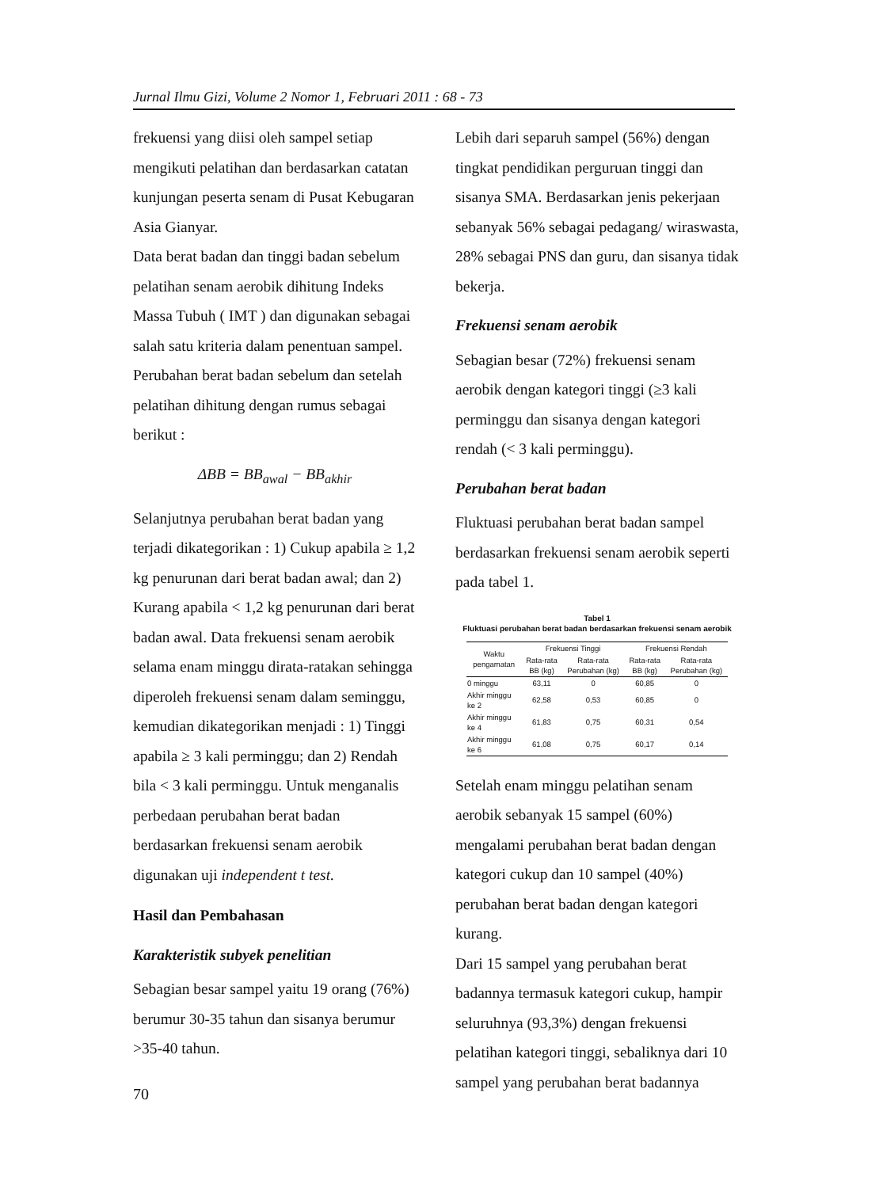Jurnal Ilmu Gizi, Volume 2 Nomor 1, Februari 2011 : 68 - 73
frekuensi yang diisi oleh sampel setiap mengikuti pelatihan dan berdasarkan catatan kunjungan peserta senam di Pusat Kebugaran Asia Gianyar.
Data berat badan dan tinggi badan sebelum pelatihan senam aerobik dihitung Indeks Massa Tubuh ( IMT ) dan digunakan sebagai salah satu kriteria dalam penentuan sampel. Perubahan berat badan sebelum dan setelah pelatihan dihitung dengan rumus sebagai berikut :
ΔBB = BB<sub>awal</sub> − BB<sub>akhir</sub>
Selanjutnya perubahan berat badan yang terjadi dikategorikan : 1) Cukup apabila ≥ 1,2 kg penurunan dari berat badan awal; dan 2) Kurang apabila < 1,2 kg penurunan dari berat badan awal. Data frekuensi senam aerobik selama enam minggu dirata-ratakan sehingga diperoleh frekuensi senam dalam seminggu, kemudian dikategorikan menjadi : 1) Tinggi apabila ≥ 3 kali perminggu; dan 2) Rendah bila < 3 kali perminggu. Untuk menganalis perbedaan perubahan berat badan berdasarkan frekuensi senam aerobik digunakan uji independent t test.
Hasil dan Pembahasan
Karakteristik subyek penelitian
Sebagian besar sampel yaitu 19 orang (76%) berumur 30-35 tahun dan sisanya berumur >35-40 tahun.
Lebih dari separuh sampel (56%) dengan tingkat pendidikan perguruan tinggi dan sisanya SMA. Berdasarkan jenis pekerjaan sebanyak 56% sebagai pedagang/ wiraswasta, 28% sebagai PNS dan guru, dan sisanya tidak bekerja.
Frekuensi senam aerobik
Sebagian besar (72%) frekuensi senam aerobik dengan kategori tinggi (≥3 kali perminggu dan sisanya dengan kategori rendah (< 3 kali perminggu).
Perubahan berat badan
Fluktuasi perubahan berat badan sampel berdasarkan frekuensi senam aerobik seperti pada tabel 1.
Tabel 1
Fluktuasi perubahan berat badan berdasarkan frekuensi senam aerobik
| Waktu pengamatan | Frekuensi Tinggi | | Frekuensi Rendah | |
| --- | --- | --- | --- | --- |
| | Rata-rata BB (kg) | Rata-rata Perubahan (kg) | Rata-rata BB (kg) | Rata-rata Perubahan (kg) |
| 0 minggu | 63,11 | 0 | 60,85 | 0 |
| Akhir minggu ke 2 | 62,58 | 0,53 | 60,85 | 0 |
| Akhir minggu ke 4 | 61,83 | 0,75 | 60,31 | 0,54 |
| Akhir minggu ke 6 | 61,08 | 0,75 | 60,17 | 0,14 |
Setelah enam minggu pelatihan senam aerobik sebanyak 15 sampel (60%) mengalami perubahan berat badan dengan kategori cukup dan 10 sampel (40%) perubahan berat badan dengan kategori kurang.
Dari 15 sampel yang perubahan berat badannya termasuk kategori cukup, hampir seluruhnya (93,3%) dengan frekuensi pelatihan kategori tinggi, sebaliknya dari 10 sampel yang perubahan berat badannya
70